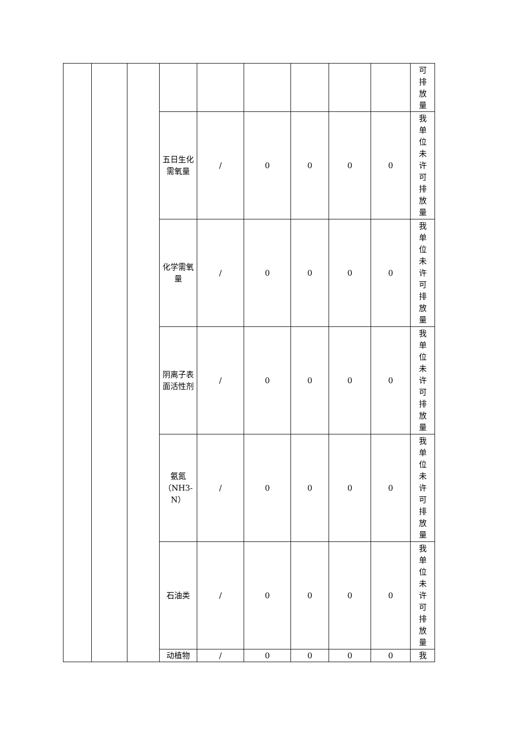| | | | | | | | | | 可排放量 |
| | | | 五日生化需氧量 | / | 0 | 0 | 0 | 0 | 我单位未许可排放量 |
| | | | 化学需氧量 | / | 0 | 0 | 0 | 0 | 我单位未许可排放量 |
| | | | 阴离子表面活性剂 | / | 0 | 0 | 0 | 0 | 我单位未许可排放量 |
| | | | 氨氮（NH3-N） | / | 0 | 0 | 0 | 0 | 我单位未许可排放量 |
| | | | 石油类 | / | 0 | 0 | 0 | 0 | 我单位未许可排放量 |
| | | | 动植物 | / | 0 | 0 | 0 | 0 | 我 |